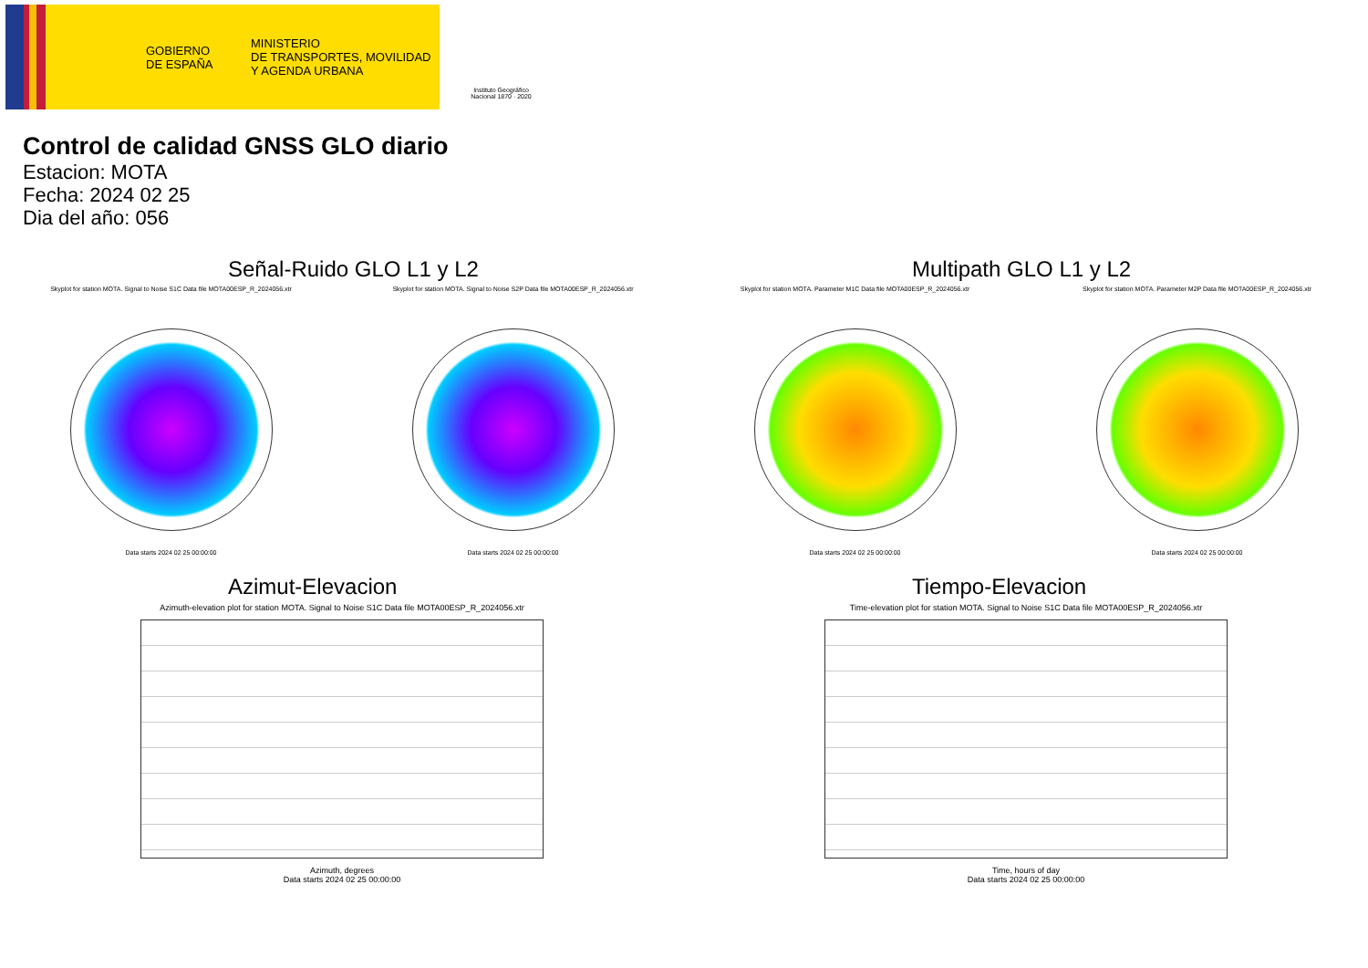GOBIERNO
DE ESPAÑA
MINISTERIO
DE TRANSPORTES, MOVILIDAD
Y AGENDA URBANA
Instituto Geográfico
Nacional 1870 · 2020
Control de calidad GNSS GLO diario
Estacion: MOTA
Fecha: 2024 02 25
Dia del año: 056
Señal-Ruido GLO L1 y L2
Skyplot for station MOTA. Signal to Noise S1C Data file MOTA00ESP_R_2024056.xtr
Data starts 2024 02 25 00:00:00
Skyplot for station MOTA. Signal to Noise S2P Data file MOTA00ESP_R_2024056.xtr
Data starts 2024 02 25 00:00:00
Multipath GLO L1 y L2
Skyplot for station MOTA. Parameter M1C Data file MOTA00ESP_R_2024056.xtr
Data starts 2024 02 25 00:00:00
Skyplot for station MOTA. Parameter M2P Data file MOTA00ESP_R_2024056.xtr
Data starts 2024 02 25 00:00:00
Azimut-Elevacion
Azimuth-elevation plot for station MOTA. Signal to Noise S1C Data file MOTA00ESP_R_2024056.xtr
Azimuth, degrees
Data starts 2024 02 25 00:00:00
Tiempo-Elevacion
Time-elevation plot for station MOTA. Signal to Noise S1C Data file MOTA00ESP_R_2024056.xtr
Time, hours of day
Data starts 2024 02 25 00:00:00